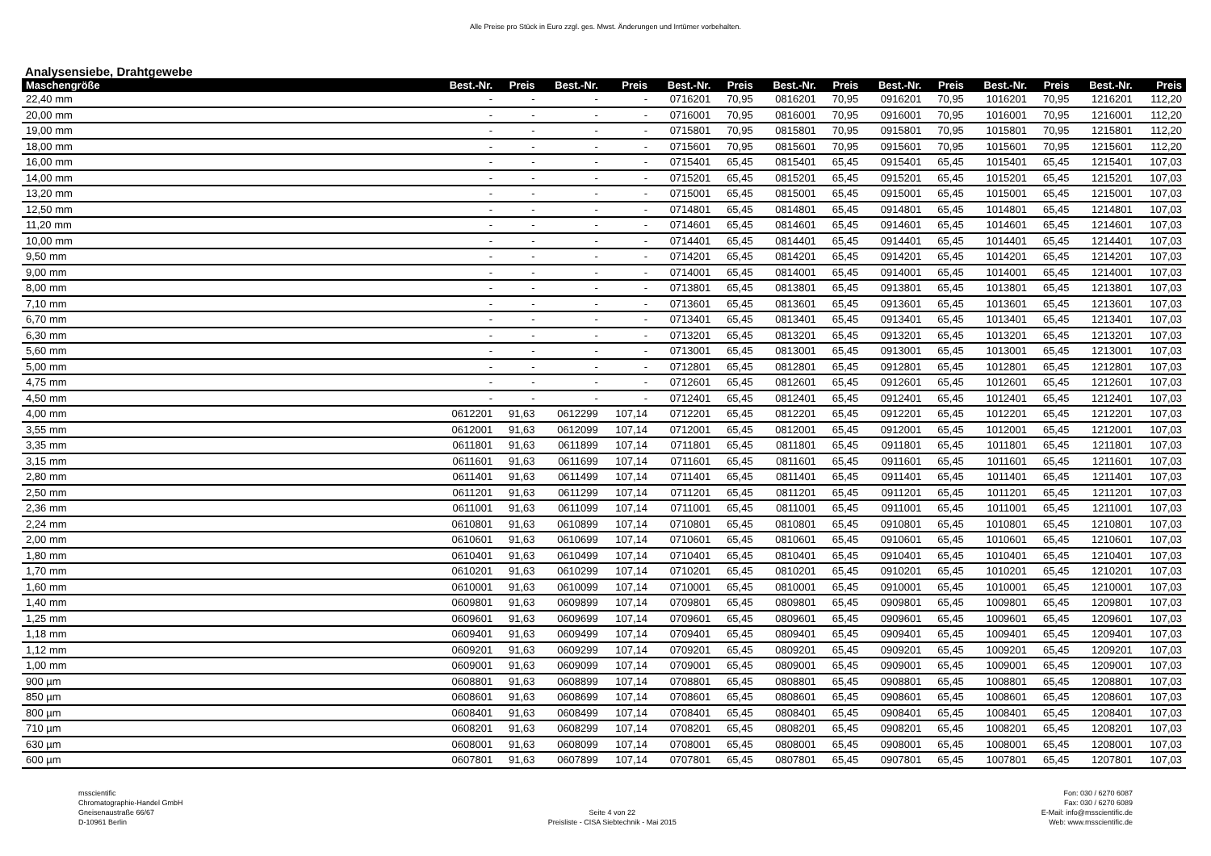Alle Preise pro Stück in Euro zzgl. ges. Mwst. Änderungen und Irrtümer vorbehalten.
Analysensiebe, Drahtgewebe
| Maschengröße | Best.-Nr. | Preis | Best.-Nr. | Preis | Best.-Nr. | Preis | Best.-Nr. | Preis | Best.-Nr. | Preis | Best.-Nr. | Preis | Best.-Nr. | Preis |
| --- | --- | --- | --- | --- | --- | --- | --- | --- | --- | --- | --- | --- | --- | --- |
| 22,40 mm | - | - | - | - | 0716201 | 70,95 | 0816201 | 70,95 | 0916201 | 70,95 | 1016201 | 70,95 | 1216201 | 112,20 |
| 20,00 mm | - | - | - | - | 0716001 | 70,95 | 0816001 | 70,95 | 0916001 | 70,95 | 1016001 | 70,95 | 1216001 | 112,20 |
| 19,00 mm | - | - | - | - | 0715801 | 70,95 | 0815801 | 70,95 | 0915801 | 70,95 | 1015801 | 70,95 | 1215801 | 112,20 |
| 18,00 mm | - | - | - | - | 0715601 | 70,95 | 0815601 | 70,95 | 0915601 | 70,95 | 1015601 | 70,95 | 1215601 | 112,20 |
| 16,00 mm | - | - | - | - | 0715401 | 65,45 | 0815401 | 65,45 | 0915401 | 65,45 | 1015401 | 65,45 | 1215401 | 107,03 |
| 14,00 mm | - | - | - | - | 0715201 | 65,45 | 0815201 | 65,45 | 0915201 | 65,45 | 1015201 | 65,45 | 1215201 | 107,03 |
| 13,20 mm | - | - | - | - | 0715001 | 65,45 | 0815001 | 65,45 | 0915001 | 65,45 | 1015001 | 65,45 | 1215001 | 107,03 |
| 12,50 mm | - | - | - | - | 0714801 | 65,45 | 0814801 | 65,45 | 0914801 | 65,45 | 1014801 | 65,45 | 1214801 | 107,03 |
| 11,20 mm | - | - | - | - | 0714601 | 65,45 | 0814601 | 65,45 | 0914601 | 65,45 | 1014601 | 65,45 | 1214601 | 107,03 |
| 10,00 mm | - | - | - | - | 0714401 | 65,45 | 0814401 | 65,45 | 0914401 | 65,45 | 1014401 | 65,45 | 1214401 | 107,03 |
| 9,50 mm | - | - | - | - | 0714201 | 65,45 | 0814201 | 65,45 | 0914201 | 65,45 | 1014201 | 65,45 | 1214201 | 107,03 |
| 9,00 mm | - | - | - | - | 0714001 | 65,45 | 0814001 | 65,45 | 0914001 | 65,45 | 1014001 | 65,45 | 1214001 | 107,03 |
| 8,00 mm | - | - | - | - | 0713801 | 65,45 | 0813801 | 65,45 | 0913801 | 65,45 | 1013801 | 65,45 | 1213801 | 107,03 |
| 7,10 mm | - | - | - | - | 0713601 | 65,45 | 0813601 | 65,45 | 0913601 | 65,45 | 1013601 | 65,45 | 1213601 | 107,03 |
| 6,70 mm | - | - | - | - | 0713401 | 65,45 | 0813401 | 65,45 | 0913401 | 65,45 | 1013401 | 65,45 | 1213401 | 107,03 |
| 6,30 mm | - | - | - | - | 0713201 | 65,45 | 0813201 | 65,45 | 0913201 | 65,45 | 1013201 | 65,45 | 1213201 | 107,03 |
| 5,60 mm | - | - | - | - | 0713001 | 65,45 | 0813001 | 65,45 | 0913001 | 65,45 | 1013001 | 65,45 | 1213001 | 107,03 |
| 5,00 mm | - | - | - | - | 0712801 | 65,45 | 0812801 | 65,45 | 0912801 | 65,45 | 1012801 | 65,45 | 1212801 | 107,03 |
| 4,75 mm | - | - | - | - | 0712601 | 65,45 | 0812601 | 65,45 | 0912601 | 65,45 | 1012601 | 65,45 | 1212601 | 107,03 |
| 4,50 mm | - | - | - | - | 0712401 | 65,45 | 0812401 | 65,45 | 0912401 | 65,45 | 1012401 | 65,45 | 1212401 | 107,03 |
| 4,00 mm | 0612201 | 91,63 | 0612299 | 107,14 | 0712201 | 65,45 | 0812201 | 65,45 | 0912201 | 65,45 | 1012201 | 65,45 | 1212201 | 107,03 |
| 3,55 mm | 0612001 | 91,63 | 0612099 | 107,14 | 0712001 | 65,45 | 0812001 | 65,45 | 0912001 | 65,45 | 1012001 | 65,45 | 1212001 | 107,03 |
| 3,35 mm | 0611801 | 91,63 | 0611899 | 107,14 | 0711801 | 65,45 | 0811801 | 65,45 | 0911801 | 65,45 | 1011801 | 65,45 | 1211801 | 107,03 |
| 3,15 mm | 0611601 | 91,63 | 0611699 | 107,14 | 0711601 | 65,45 | 0811601 | 65,45 | 0911601 | 65,45 | 1011601 | 65,45 | 1211601 | 107,03 |
| 2,80 mm | 0611401 | 91,63 | 0611499 | 107,14 | 0711401 | 65,45 | 0811401 | 65,45 | 0911401 | 65,45 | 1011401 | 65,45 | 1211401 | 107,03 |
| 2,50 mm | 0611201 | 91,63 | 0611299 | 107,14 | 0711201 | 65,45 | 0811201 | 65,45 | 0911201 | 65,45 | 1011201 | 65,45 | 1211201 | 107,03 |
| 2,36 mm | 0611001 | 91,63 | 0611099 | 107,14 | 0711001 | 65,45 | 0811001 | 65,45 | 0911001 | 65,45 | 1011001 | 65,45 | 1211001 | 107,03 |
| 2,24 mm | 0610801 | 91,63 | 0610899 | 107,14 | 0710801 | 65,45 | 0810801 | 65,45 | 0910801 | 65,45 | 1010801 | 65,45 | 1210801 | 107,03 |
| 2,00 mm | 0610601 | 91,63 | 0610699 | 107,14 | 0710601 | 65,45 | 0810601 | 65,45 | 0910601 | 65,45 | 1010601 | 65,45 | 1210601 | 107,03 |
| 1,80 mm | 0610401 | 91,63 | 0610499 | 107,14 | 0710401 | 65,45 | 0810401 | 65,45 | 0910401 | 65,45 | 1010401 | 65,45 | 1210401 | 107,03 |
| 1,70 mm | 0610201 | 91,63 | 0610299 | 107,14 | 0710201 | 65,45 | 0810201 | 65,45 | 0910201 | 65,45 | 1010201 | 65,45 | 1210201 | 107,03 |
| 1,60 mm | 0610001 | 91,63 | 0610099 | 107,14 | 0710001 | 65,45 | 0810001 | 65,45 | 0910001 | 65,45 | 1010001 | 65,45 | 1210001 | 107,03 |
| 1,40 mm | 0609801 | 91,63 | 0609899 | 107,14 | 0709801 | 65,45 | 0809801 | 65,45 | 0909801 | 65,45 | 1009801 | 65,45 | 1209801 | 107,03 |
| 1,25 mm | 0609601 | 91,63 | 0609699 | 107,14 | 0709601 | 65,45 | 0809601 | 65,45 | 0909601 | 65,45 | 1009601 | 65,45 | 1209601 | 107,03 |
| 1,18 mm | 0609401 | 91,63 | 0609499 | 107,14 | 0709401 | 65,45 | 0809401 | 65,45 | 0909401 | 65,45 | 1009401 | 65,45 | 1209401 | 107,03 |
| 1,12 mm | 0609201 | 91,63 | 0609299 | 107,14 | 0709201 | 65,45 | 0809201 | 65,45 | 0909201 | 65,45 | 1009201 | 65,45 | 1209201 | 107,03 |
| 1,00 mm | 0609001 | 91,63 | 0609099 | 107,14 | 0709001 | 65,45 | 0809001 | 65,45 | 0909001 | 65,45 | 1009001 | 65,45 | 1209001 | 107,03 |
| 900 µm | 0608801 | 91,63 | 0608899 | 107,14 | 0708801 | 65,45 | 0808801 | 65,45 | 0908801 | 65,45 | 1008801 | 65,45 | 1208801 | 107,03 |
| 850 µm | 0608601 | 91,63 | 0608699 | 107,14 | 0708601 | 65,45 | 0808601 | 65,45 | 0908601 | 65,45 | 1008601 | 65,45 | 1208601 | 107,03 |
| 800 µm | 0608401 | 91,63 | 0608499 | 107,14 | 0708401 | 65,45 | 0808401 | 65,45 | 0908401 | 65,45 | 1008401 | 65,45 | 1208401 | 107,03 |
| 710 µm | 0608201 | 91,63 | 0608299 | 107,14 | 0708201 | 65,45 | 0808201 | 65,45 | 0908201 | 65,45 | 1008201 | 65,45 | 1208201 | 107,03 |
| 630 µm | 0608001 | 91,63 | 0608099 | 107,14 | 0708001 | 65,45 | 0808001 | 65,45 | 0908001 | 65,45 | 1008001 | 65,45 | 1208001 | 107,03 |
| 600 µm | 0607801 | 91,63 | 0607899 | 107,14 | 0707801 | 65,45 | 0807801 | 65,45 | 0907801 | 65,45 | 1007801 | 65,45 | 1207801 | 107,03 |
msscientific
Chromatographie-Handel GmbH
Gneisenaustraße 66/67
D-10961 Berlin
Seite 4 von 22
Preisliste - CISA Siebtechnik - Mai 2015
Fon: 030 / 6270 6087
Fax: 030 / 6270 6089
E-Mail: info@msscientific.de
Web: www.msscientific.de